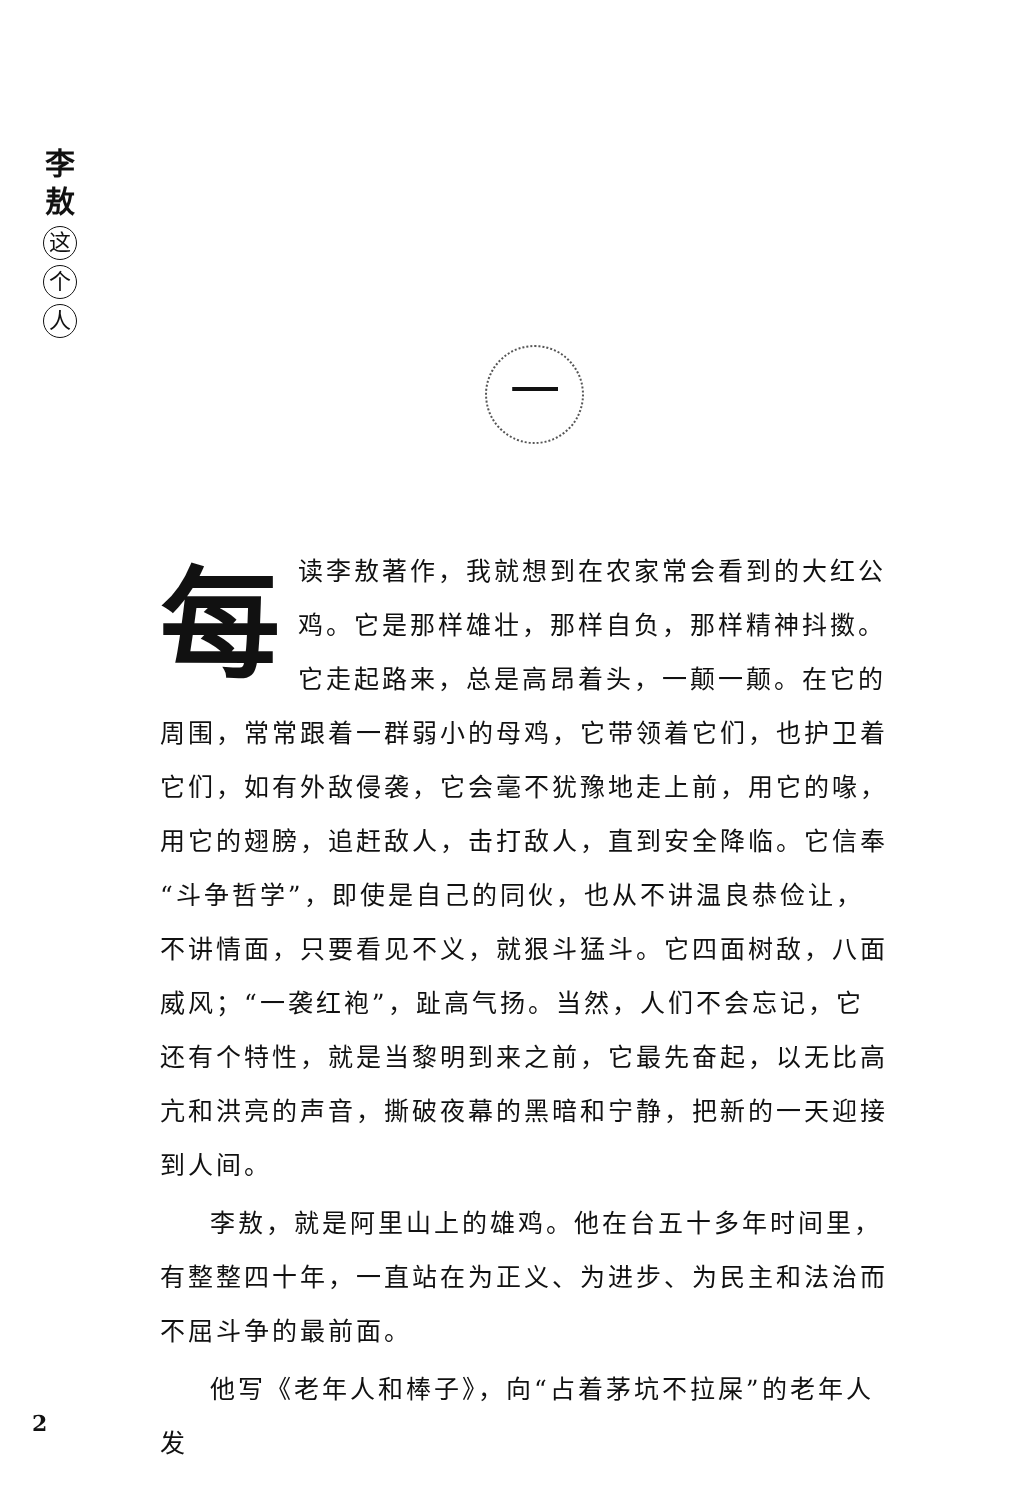李
敖
这
个
人
一
每读李敖著作，我就想到在农家常会看到的大红公鸡。它是那样雄壮，那样自负，那样精神抖擞。它走起路来，总是高昂着头，一颠一颠。在它的周围，常常跟着一群弱小的母鸡，它带领着它们，也护卫着它们，如有外敌侵袭，它会毫不犹豫地走上前，用它的喙，用它的翅膀，追赶敌人，击打敌人，直到安全降临。它信奉“斗争哲学”，即使是自己的同伙，也从不讲温良恭俭让，不讲情面，只要看见不义，就狠斗猛斗。它四面树敌，八面威风；“一袭红袍”，趾高气扬。当然，人们不会忘记，它还有个特性，就是当黎明到来之前，它最先奋起，以无比高亢和洪亮的声音，撕破夜幕的黑暗和宁静，把新的一天迎接到人间。
李敖，就是阿里山上的雄鸡。他在台五十多年时间里，有整整四十年，一直站在为正义、为进步、为民主和法治而不屈斗争的最前面。
他写《老年人和棒子》，向“占着茅坑不拉屎”的老年人发
2